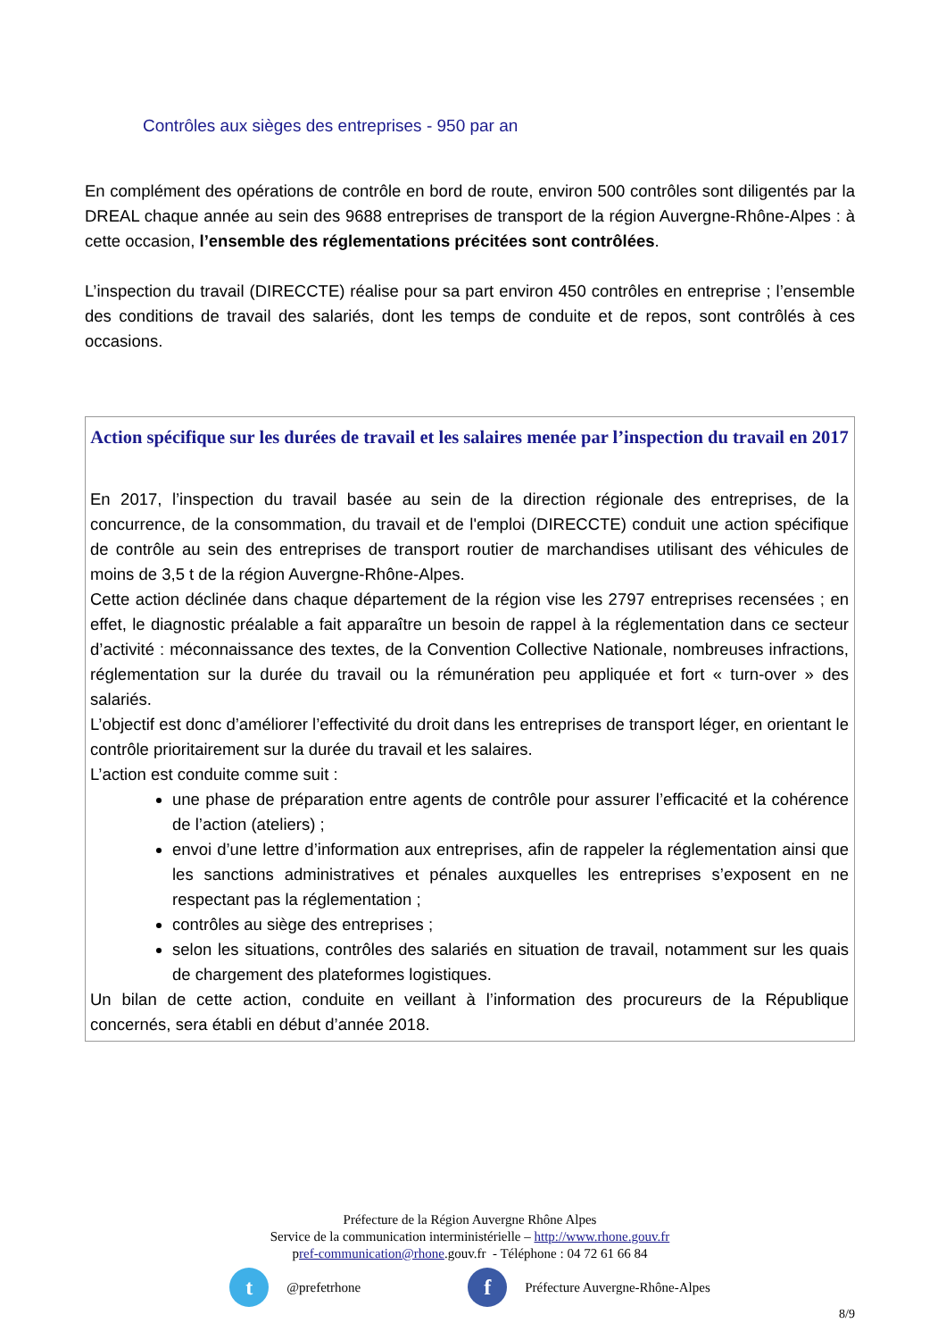Contrôles aux sièges des entreprises - 950 par an
En complément des opérations de contrôle en bord de route, environ 500 contrôles sont diligentés par la DREAL chaque année au sein des 9688 entreprises de transport de la région Auvergne-Rhône-Alpes : à cette occasion, l’ensemble des réglementations précitées sont contrôlées.
L’inspection du travail (DIRECCTE) réalise pour sa part environ 450 contrôles en entreprise ; l’ensemble des conditions de travail des salariés, dont les temps de conduite et de repos, sont contrôlés à ces occasions.
Action spécifique sur les durées de travail et les salaires menée par l’inspection du travail en 2017
En 2017, l’inspection du travail basée au sein de la direction régionale des entreprises, de la concurrence, de la consommation, du travail et de l'emploi (DIRECCTE) conduit une action spécifique de contrôle au sein des entreprises de transport routier de marchandises utilisant des véhicules de moins de 3,5 t de la région Auvergne-Rhône-Alpes.
Cette action déclinée dans chaque département de la région vise les 2797 entreprises recensées ; en effet, le diagnostic préalable a fait apparaître un besoin de rappel à la réglementation dans ce secteur d’activité : méconnaissance des textes, de la Convention Collective Nationale, nombreuses infractions, réglementation sur la durée du travail ou la rémunération peu appliquée et fort « turn-over » des salariés.
L’objectif est donc d’améliorer l’effectivité du droit dans les entreprises de transport léger, en orientant le contrôle prioritairement sur la durée du travail et les salaires.
L’action est conduite comme suit :
une phase de préparation entre agents de contrôle pour assurer l’efficacité et la cohérence de l’action (ateliers) ;
envoi d’une lettre d’information aux entreprises, afin de rappeler la réglementation ainsi que les sanctions administratives et pénales auxquelles les entreprises s’exposent en ne respectant pas la réglementation ;
contrôles au siège des entreprises ;
selon les situations, contrôles des salariés en situation de travail, notamment sur les quais de chargement des plateformes logistiques.
Un bilan de cette action, conduite en veillant à l’information des procureurs de la République concernés, sera établi en début d’année 2018.
Préfecture de la Région Auvergne Rhône Alpes
Service de la communication interministérielle – http://www.rhone.gouv.fr
pref-communication@rhone.gouv.fr - Téléphone : 04 72 61 66 84
t @prefetrhone f Préfecture Auvergne-Rhône-Alpes
8/9